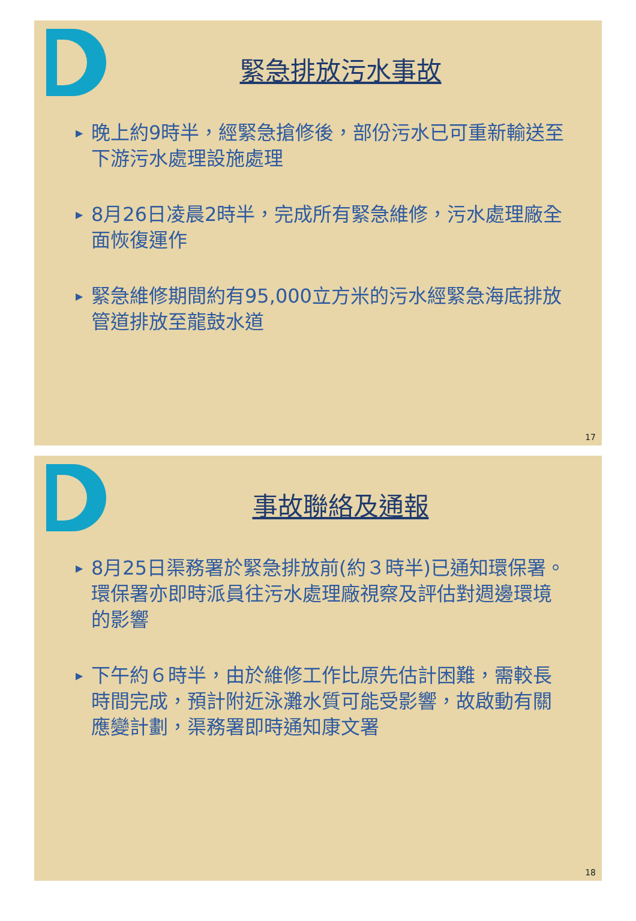緊急排放污水事故
▶ 晚上約9時半，經緊急搶修後，部份污水已可重新輸送至下游污水處理設施處理
▶ 8月26日凌晨2時半，完成所有緊急維修，污水處理廠全面恢復運作
▶ 緊急維修期間約有95,000立方米的污水經緊急海底排放管道排放至龍鼓水道
17
事故聯絡及通報
▶ 8月25日渠務署於緊急排放前(約３時半)已通知環保署。環保署亦即時派員往污水處理廠視察及評估對週邊環境的影響
▶ 下午約６時半，由於維修工作比原先估計困難，需較長時間完成，預計附近泳灘水質可能受影響，故啟動有關應變計劃，渠務署即時通知康文署
18